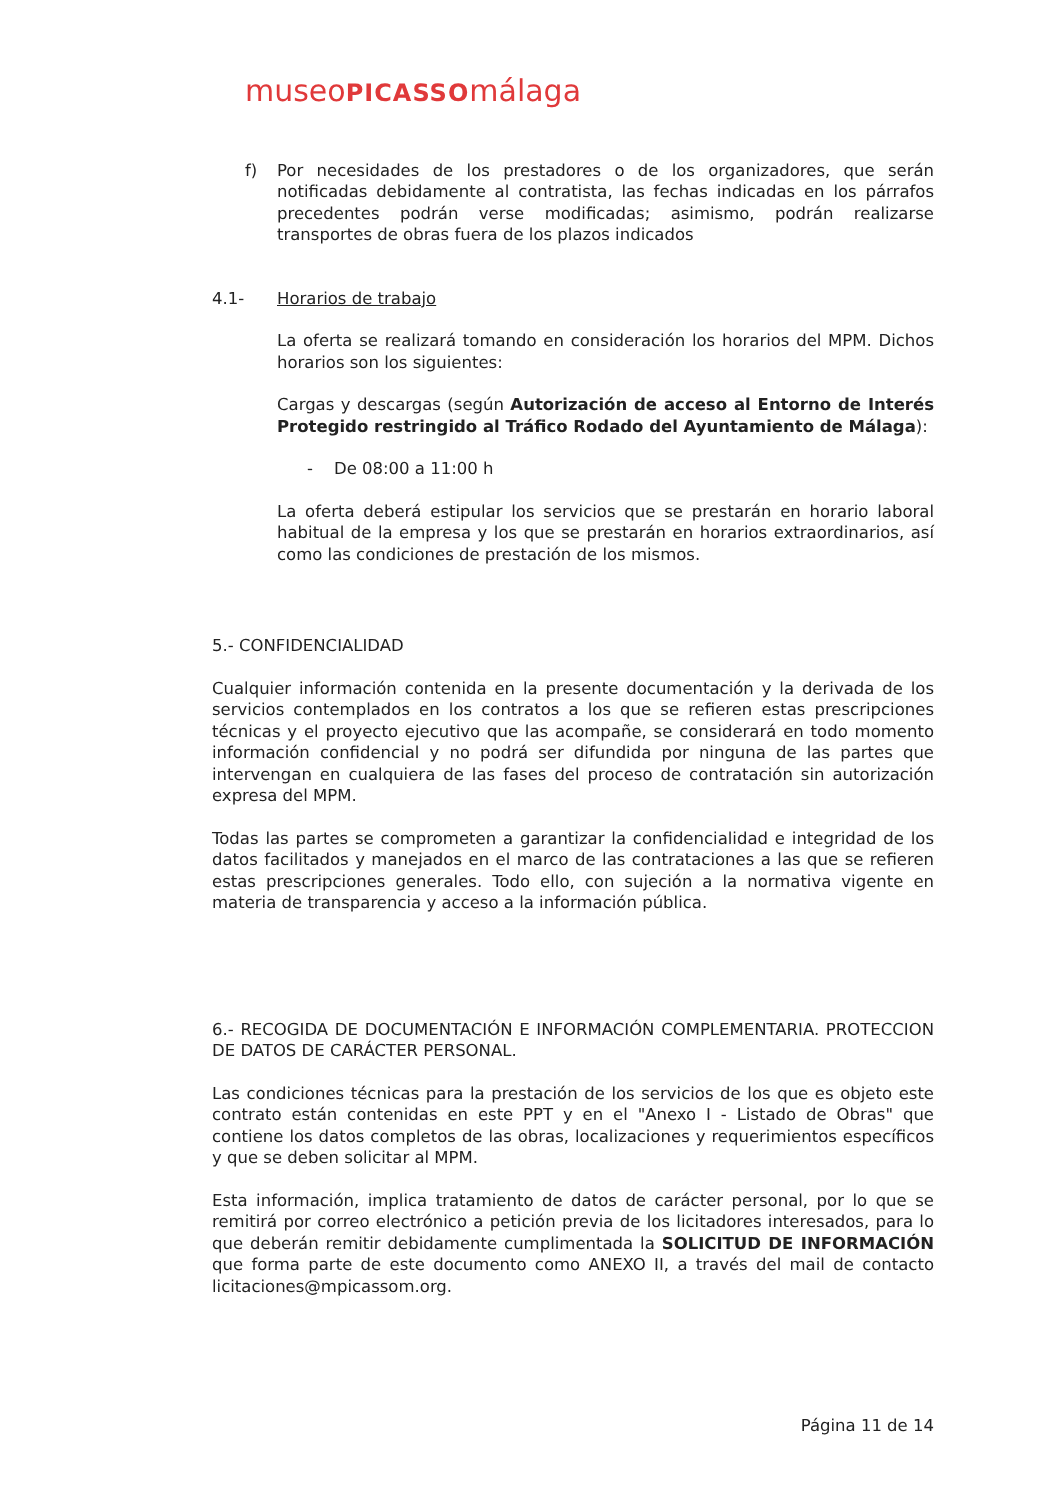museoPICASSOmálaga
f) Por necesidades de los prestadores o de los organizadores, que serán notificadas debidamente al contratista, las fechas indicadas en los párrafos precedentes podrán verse modificadas; asimismo, podrán realizarse transportes de obras fuera de los plazos indicados
4.1- Horarios de trabajo
La oferta se realizará tomando en consideración los horarios del MPM. Dichos horarios son los siguientes:
Cargas y descargas (según Autorización de acceso al Entorno de Interés Protegido restringido al Tráfico Rodado del Ayuntamiento de Málaga):
- De 08:00 a 11:00 h
La oferta deberá estipular los servicios que se prestarán en horario laboral habitual de la empresa y los que se prestarán en horarios extraordinarios, así como las condiciones de prestación de los mismos.
5.- CONFIDENCIALIDAD
Cualquier información contenida en la presente documentación y la derivada de los servicios contemplados en los contratos a los que se refieren estas prescripciones técnicas y el proyecto ejecutivo que las acompañe, se considerará en todo momento información confidencial y no podrá ser difundida por ninguna de las partes que intervengan en cualquiera de las fases del proceso de contratación sin autorización expresa del MPM.
Todas las partes se comprometen a garantizar la confidencialidad e integridad de los datos facilitados y manejados en el marco de las contrataciones a las que se refieren estas prescripciones generales. Todo ello, con sujeción a la normativa vigente en materia de transparencia y acceso a la información pública.
6.- RECOGIDA DE DOCUMENTACIÓN E INFORMACIÓN COMPLEMENTARIA. PROTECCION DE DATOS DE CARÁCTER PERSONAL.
Las condiciones técnicas para la prestación de los servicios de los que es objeto este contrato están contenidas en este PPT y en el "Anexo I - Listado de Obras" que contiene los datos completos de las obras, localizaciones y requerimientos específicos y que se deben solicitar al MPM.
Esta información, implica tratamiento de datos de carácter personal, por lo que se remitirá por correo electrónico a petición previa de los licitadores interesados, para lo que deberán remitir debidamente cumplimentada la SOLICITUD DE INFORMACIÓN que forma parte de este documento como ANEXO II, a través del mail de contacto licitaciones@mpicassom.org.
Página 11 de 14